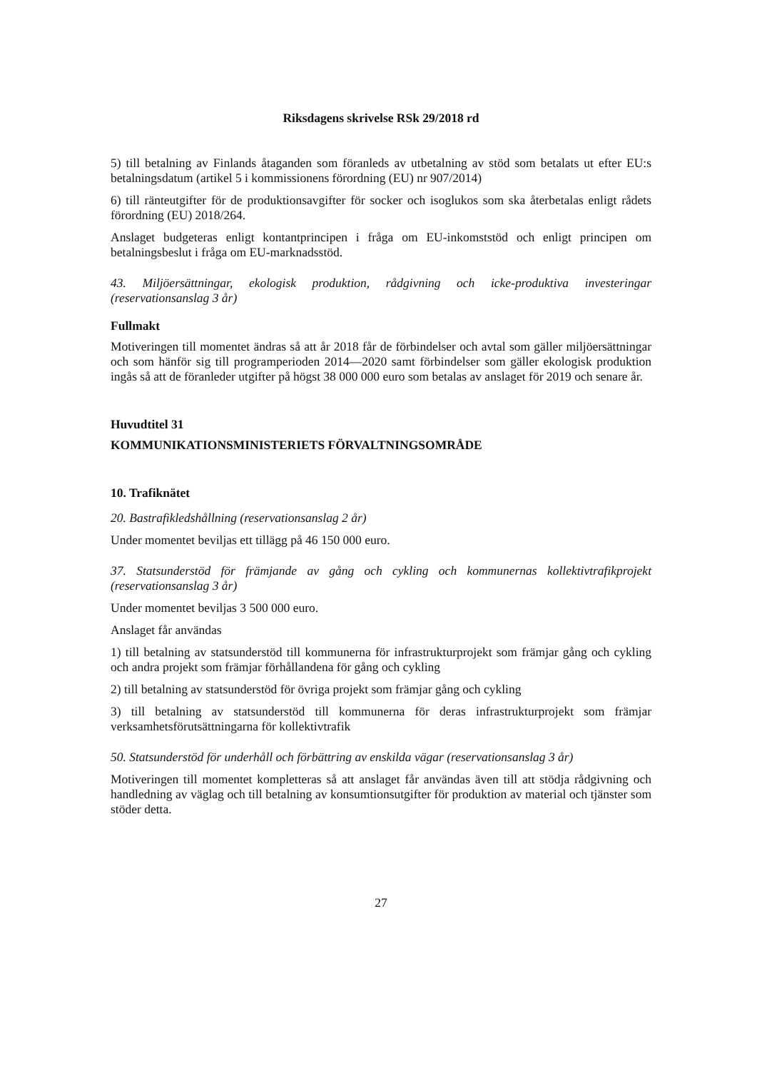Riksdagens skrivelse RSk 29/2018 rd
5) till betalning av Finlands åtaganden som föranleds av utbetalning av stöd som betalats ut efter EU:s betalningsdatum (artikel 5 i kommissionens förordning (EU) nr 907/2014)
6) till ränteutgifter för de produktionsavgifter för socker och isoglukos som ska återbetalas enligt rådets förordning (EU) 2018/264.
Anslaget budgeteras enligt kontantprincipen i fråga om EU-inkomststöd och enligt principen om betalningsbeslut i fråga om EU-marknadsstöd.
43. Miljöersättningar, ekologisk produktion, rådgivning och icke-produktiva investeringar (reservationsanslag 3 år)
Fullmakt
Motiveringen till momentet ändras så att år 2018 får de förbindelser och avtal som gäller miljöersättningar och som hänför sig till programperioden 2014—2020 samt förbindelser som gäller ekologisk produktion ingås så att de föranleder utgifter på högst 38 000 000 euro som betalas av anslaget för 2019 och senare år.
Huvudtitel 31
KOMMUNIKATIONSMINISTERIETS FÖRVALTNINGSOMRÅDE
10. Trafiknätet
20. Bastrafikledshållning (reservationsanslag 2 år)
Under momentet beviljas ett tillägg på 46 150 000 euro.
37. Statsunderstöd för främjande av gång och cykling och kommunernas kollektivtrafikprojekt (reservationsanslag 3 år)
Under momentet beviljas 3 500 000 euro.
Anslaget får användas
1) till betalning av statsunderstöd till kommunerna för infrastrukturprojekt som främjar gång och cykling och andra projekt som främjar förhållandena för gång och cykling
2) till betalning av statsunderstöd för övriga projekt som främjar gång och cykling
3) till betalning av statsunderstöd till kommunerna för deras infrastrukturprojekt som främjar verksamhetsförutsättningarna för kollektivtrafik
50. Statsunderstöd för underhåll och förbättring av enskilda vägar (reservationsanslag 3 år)
Motiveringen till momentet kompletteras så att anslaget får användas även till att stödja rådgivning och handledning av väglag och till betalning av konsumtionsutgifter för produktion av material och tjänster som stöder detta.
27